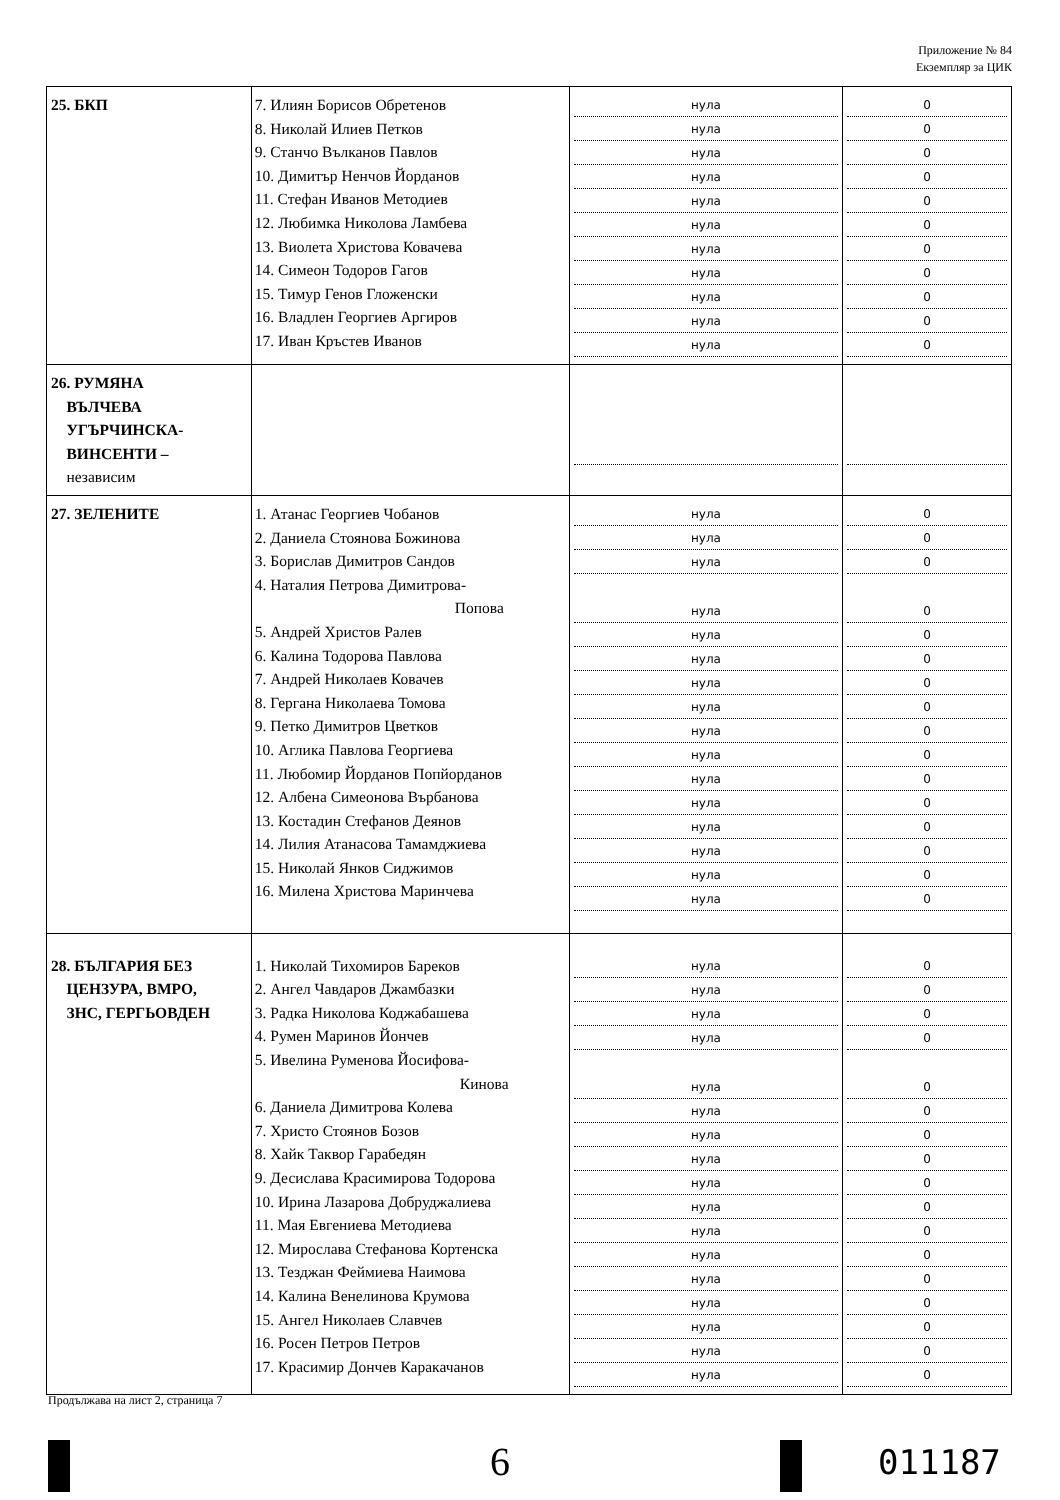Приложение № 84
Екземпляр за ЦИК
| 25. БКП | 7. Илиян Борисов Обретенов 8. Николай Илиев Петков 9. Станчо Вълканов Павлов 10. Димитър Ненчов Йорданов 11. Стефан Иванов Методиев 12. Любимка Николова Ламбева 13. Виолета Христова Ковачева 14. Симеон Тодоров Гагов 15. Тимур Генов Гложенски 16. Владлен Георгиев Аргиров 17. Иван Кръстев Иванов | нула нула нула нула нула нула нула нула нула нула нула | 0 0 0 0 0 0 0 0 0 0 0 |
| 26. РУМЯНА ВЪЛЧЕВА УГЪРЧИНСКА- ВИНСЕНТИ – независим | | | |
| 27. ЗЕЛЕНИТЕ | 1. Атанас Георгиев Чобанов 2. Даниела Стоянова Божинова 3. Борислав Димитров Сандов 4. Наталия Петрова Димитрова- Попова 5. Андрей Христов Ралев 6. Калина Тодорова Павлова 7. Андрей Николаев Ковачев 8. Гергана Николаева Томова 9. Петко Димитров Цветков 10. Аглика Павлова Георгиева 11. Любомир Йорданов Попйорданов 12. Албена Симеонова Върбанова 13. Костадин Стефанов Деянов 14. Лилия Атанасова Тамамджиева 15. Николай Янков Сиджимов 16. Милена Христова Маринчева | нула нула нула нула нула нула нула нула нула нула нула нула нула нула нула нула | 0 0 0 0 0 0 0 0 0 0 0 0 0 0 0 0 |
| 28. БЪЛГАРИЯ БЕЗ ЦЕНЗУРА, ВМРО, ЗНС, ГЕРГЬОВДЕН | 1. Николай Тихомиров Бареков 2. Ангел Чавдаров Джамбазки 3. Радка Николова Коджабашева 4. Румен Маринов Йончев 5. Ивелина Руменова Йосифова- Кинова 6. Даниела Димитрова Колева 7. Христо Стоянов Бозов 8. Хайк Таквор Гарабедян 9. Десислава Красимирова Тодорова 10. Ирина Лазарова Добруджалиева 11. Мая Евгениева Методиева 12. Мирослава Стефанова Кортенска 13. Тезджан Феймиева Наимова 14. Калина Венелинова Крумова 15. Ангел Николаев Славчев 16. Росен Петров Петров 17. Красимир Дончев Каракачанов | нула нула нула нула нула нула нула нула нула нула нула нула нула нула нула нула нула | 0 0 0 0 0 0 0 0 0 0 0 0 0 0 0 0 0 |
Продължава на лист 2, страница 7
6 011187